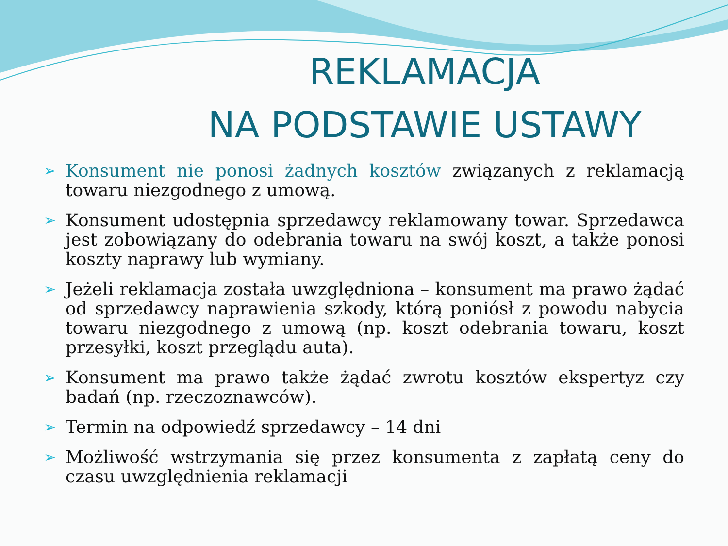REKLAMACJA
NA PODSTAWIE USTAWY
➢ Konsument nie ponosi żadnych kosztów związanych z reklamacją towaru niezgodnego z umową.
➢ Konsument udostępnia sprzedawcy reklamowany towar. Sprzedawca jest zobowiązany do odebrania towaru na swój koszt, a także ponosi koszty naprawy lub wymiany.
➢ Jeżeli reklamacja została uwzględniona – konsument ma prawo żądać od sprzedawcy naprawienia szkody, którą poniósł z powodu nabycia towaru niezgodnego z umową (np. koszt odebrania towaru, koszt przesyłki, koszt przeglądu auta).
➢ Konsument ma prawo także żądać zwrotu kosztów ekspertyz czy badań (np. rzeczoznawców).
➢ Termin na odpowiedź sprzedawcy – 14 dni
➢ Możliwość wstrzymania się przez konsumenta z zapłatą ceny do czasu uwzględnienia reklamacji